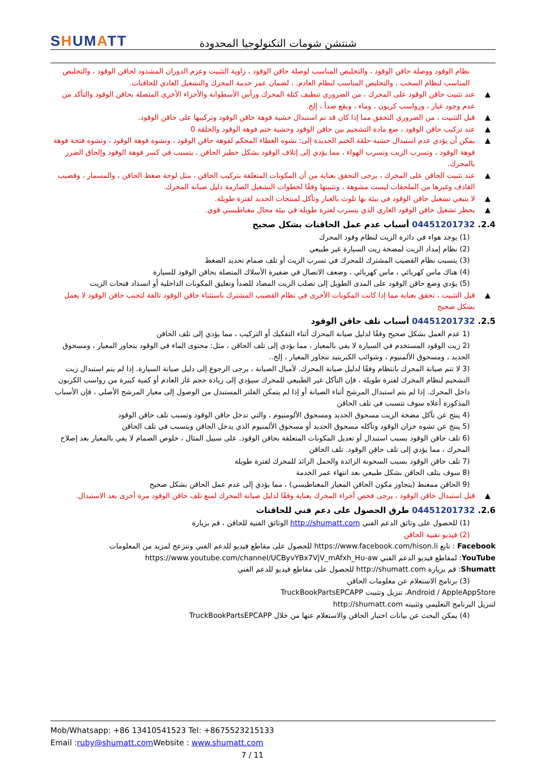SHUMATT
شنتشن شومات التكنولوجيا المحدودة
نظام الوقود ووصلة حاقن الوقود ، والتخليص المناسب لوصلة حاقن الوقود ، زاوية التثبيت وعزم الدوران المشدود لحاقن الوقود ، والتخليص المناسب لنظام السحب ، والتخليص المناسب لنظام العادم. ، لضمان عمر خدمة المحرك والتشغيل العادي للحاقنات.
عند تثبيت حاقن الوقود على المحرك ، من الضروري تنظيف كتلة المحرك ورأس الأسطوانة والأجزاء الأخرى المتصلة بحاقن الوقود والتأكد من عدم وجود غبار ، ورواسب كربون ، وماء ، وبقع صدأ ، إلخ.
قبل التثبيت ، من الضروري التحقق مما إذا كان قد تم استبدال حشية فوهة حاقن الوقود وتركيبها على حاقن الوقود.
عند تركيب حاقن الوقود ، ضع مادة التشحيم بين حاقن الوقود وحشية ختم فوهة الوقود والحلقة 0
يمكن أن يؤدي عدم استبدال حشية حلقة الختم الجديدة إلى: تشوه الغطاء المحكم لفوهة حاقن الوقود ، وتشوه فوهة الوقود ، وتشوه فتحة فوهة فوهة الوقود ، وتسرب الزيت وتسرب الهواء ، مما يؤدي إلى إتلاف الوقود بشكل خطير الحاقن ، يتسبب في كسر فوهة الوقود وإلحاق الضرر بالمحرك.
عند تثبيت الحاقن على المحرك ، يرجى التحقق بعناية من أن المكونات المتعلقة بتركيب الحاقن ، مثل لوحة ضغط الحاقن ، والمسمار ، وقضيب القاذف وغيرها من الملحقات ليست مشوهة ، وتثبيتها وفقًا لخطوات التشغيل الصارمة دليل صيانة المحرك.
لا ينبغي تشغيل حاقن الوقود في بيئة بها تلوث بالغبار وتآكل لمنتجات الحديد لفترة طويلة.
يحظر تشغيل حاقن الوقود العاري الذي يتسرب لفترة طويلة في بيئة مجال مغناطيسي قوي.
2.4. 04451201732 أسباب عدم عمل الحاقنات بشكل صحيح
(1) يوجد هواء في دائرة الزيت لنظام وقود المحرك
(2) نظام إمداد الزيت لمضخة زيت السيارة غير طبيعي
(3) يتسبب نظام القضيب المشترك للمحرك في تسرب الزيت أو تلف صمام تحديد الضغط
(4) هناك ماس كهربائي ، ماس كهربائي ، وضعف الاتصال في ضفيرة الأسلاك المتصلة بحاقن الوقود للسيارة
(5) يؤدي وضع حاقن الوقود على المدى الطويل إلى تصلب الزيت المضاد للصدأ وتعليق المكونات الداخلية أو انسداد فتحات الزيت
قبل التثبيت ، تحقق بعناية مما إذا كانت المكونات الأخرى في نظام القضيب المشترك باستثناء حاقن الوقود تالفة لتجنب حاقن الوقود لا يعمل بشكل صحيح
2.5. 04451201732 أسباب تلف حاقن الوقود
(1 عدم العمل بشكل صحيح وفقًا لدليل صيانة المحرك أثناء التفكيك أو التركيب ، مما يؤدي إلى تلف الحاقن
(2 زيت الوقود المستخدم في السيارة لا يفي بالمعيار ، مما يؤدي إلى تلف الحاقن ، مثل: محتوى الماء في الوقود يتجاوز المعيار ، ومسحوق الحديد ، ومسحوق الألمنيوم ، وشوائب الكبريتيد تتجاوز المعيار ، إلخ..
(3 لا تتم صيانة المحرك بانتظام وفقًا لدليل صيانة المحرك. لأميال الصيانة ، يرجى الرجوع إلى دليل صيانة السيارة. إذا لم يتم استبدال زيت التشحيم لنظام المحرك لفترة طويلة ، فإن التآكل غير الطبيعي للمحرك سيؤدي إلى زيادة حجم غاز العادم أو كمية كبيرة من رواسب الكربون داخل المحرك. إذا لم يتم استبدال المرشح أثناء الصيانة أو إذا لم يتمكن الفلتر المستبدل من الوصول إلى معيار المرشح الأصلي ، فإن الأسباب المذكورة أعلاه سوف تتسبب في تلف الحاقن
(4 ينتج عن تآكل مضخة الزيت مسحوق الحديد ومسحوق الألومنيوم ، والتي تدخل حاقن الوقود وتسبب تلف حاقن الوقود
(5 ينتج عن تشوه خزان الوقود وتآكله مسحوق الحديد أو مسحوق الألمنيوم الذي يدخل الحاقن ويتسبب في تلف الحاقن
(6 تلف حاقن الوقود بسبب استبدال أو تعديل المكونات المتعلقة بحاقن الوقود. على سبيل المثال ، خلوص الصمام لا يفي بالمعيار بعد إصلاح المحرك ، مما يؤدي إلى تلف حاقن الوقود. تلف الحاقن
(7 تلف حاقن الوقود بسبب السخونة الزائدة والحمل الزائد للمحرك لفترة طويلة
(8 سوف يتلف الحاقن بشكل طبيعي بعد انتهاء عمر الخدمة
(9 الحاقن ممغنط (يتجاوز مكون الحاقن المعيار المغناطيسي) ، مما يؤدي إلى عدم عمل الحاقن بشكل صحيح
قبل استبدال حاقن الوقود ، يرجى فحص أجزاء المحرك بعناية وفقًا لدليل صيانة المحرك لمنع تلف حاقن الوقود مرة أخرى بعد الاستبدال.
2.6. 04451201732 طرق الحصول على دعم فني للحاقنات
(1) للحصول على وثائق الدعم الفني http://shumatt.com الوثائق الفنية للحاقن ، قم بزيارة
(2) فيديو تقنية الحاقن
Facebook : تابع https://www.facebook.com/hison.li للحصول على مقاطع فيديو للدعم الفني وتنزعج لمزيد من المعلومات
YouTube: لمقاطع فيديو الدعم الفني https://www.youtube.com/channel/UCByvYBx7VjV_mAfxh_Hu-aw
Shumatt: قم بزيارة http://shumatt.com للحصول على مقاطع فيديو للدعم الفني
(3) برنامج الاستعلام عن معلومات الحاقن
Android / AppleAppStore، تنزيل وتثبيت TruckBookPartsEPCAPP
لتنزيل البرنامج التعليمي وتثبيته http://shumatt.com
(4) يمكن البحث عن بيانات اختبار الحاقن والاستعلام عنها من خلال TruckBookPartsEPCAPP
Mob/Whatsapp: +86 13410541523 Tel: +8675523215133
Email :ruby@shumatt.com Website : www.shumatt.com
7 / 11